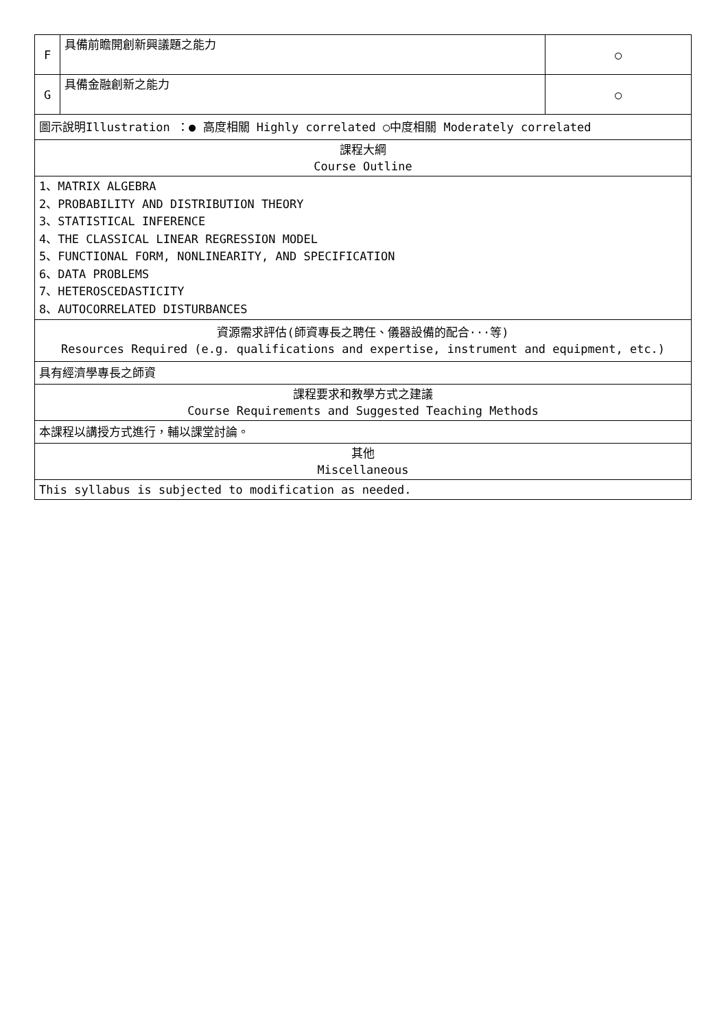| F | 具備前瞻開創新興議題之能力 | ○ |
| G | 具備金融創新之能力 | ○ |
| 圖示說明Illustration ：● 高度相關 Highly correlated ○中度相關 Moderately correlated | | |
| 課程大綱 Course Outline | | |
| 1、MATRIX ALGEBRA 2、PROBABILITY AND DISTRIBUTION THEORY 3、STATISTICAL INFERENCE 4、THE CLASSICAL LINEAR REGRESSION MODEL 5、FUNCTIONAL FORM, NONLINEARITY, AND SPECIFICATION 6、DATA PROBLEMS 7、HETEROSCEDASTICITY 8、AUTOCORRELATED DISTURBANCES | | |
| 資源需求評估(師資專長之聘任、儀器設備的配合···等) Resources Required (e.g. qualifications and expertise, instrument and equipment, etc.) | | |
| 具有經濟學專長之師資 | | |
| 課程要求和教學方式之建議 Course Requirements and Suggested Teaching Methods | | |
| 本課程以講授方式進行，輔以課堂討論。 | | |
| 其他 Miscellaneous | | |
| This syllabus is subjected to modification as needed. | | |